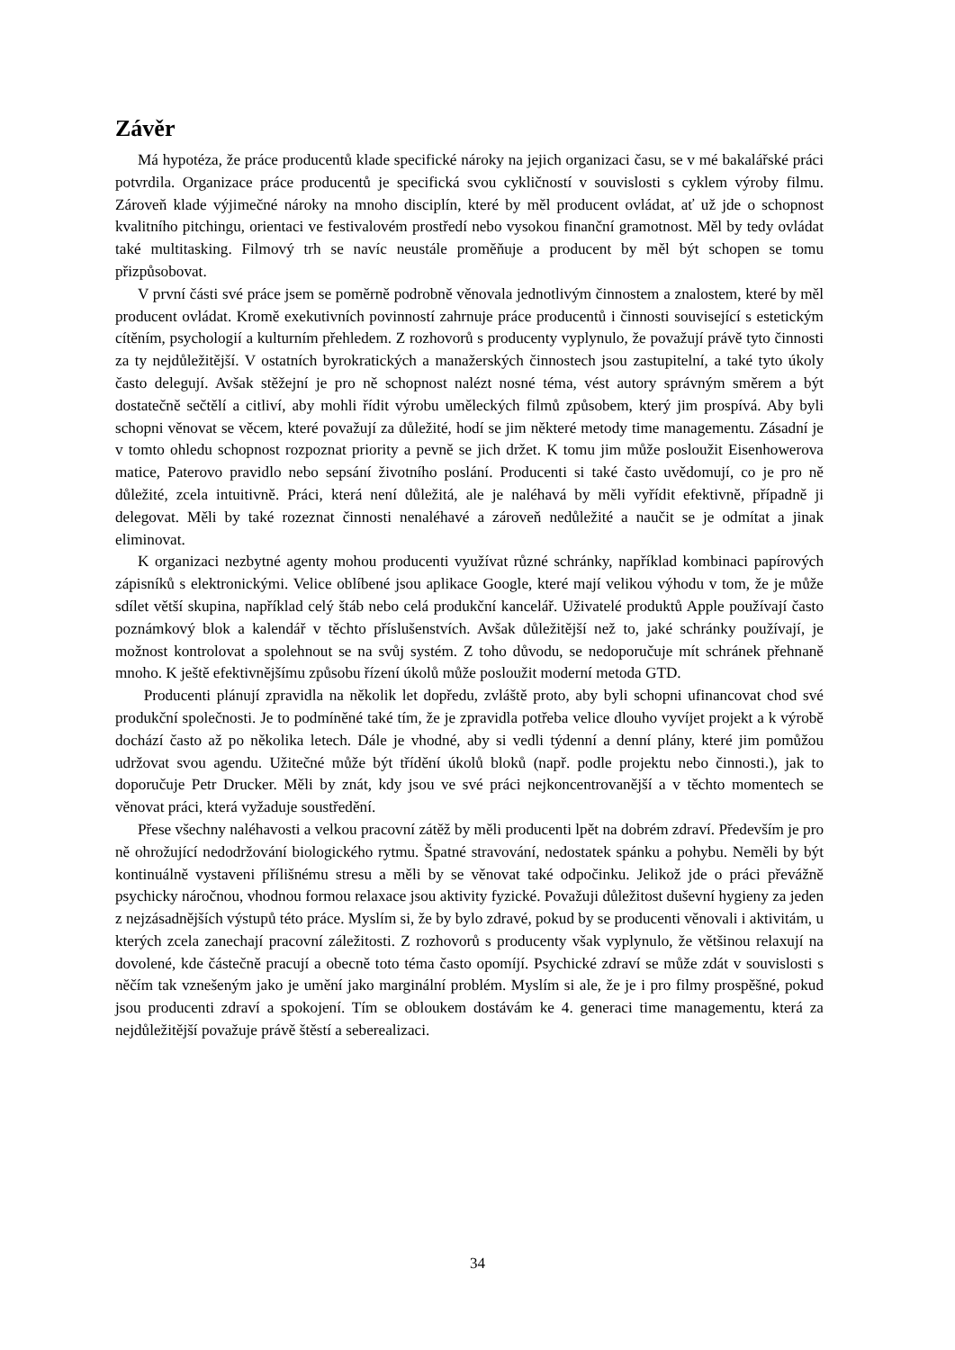Závěr
Má hypotéza, že práce producentů klade specifické nároky na jejich organizaci času, se v mé bakalářské práci potvrdila. Organizace práce producentů je specifická svou cykličností v souvislosti s cyklem výroby filmu. Zároveň klade výjimečné nároky na mnoho disciplín, které by měl producent ovládat, ať už jde o schopnost kvalitního pitchingu, orientaci ve festivalovém prostředí nebo vysokou finanční gramotnost. Měl by tedy ovládat také multitasking. Filmový trh se navíc neustále proměňuje a producent by měl být schopen se tomu přizpůsobovat.
V první části své práce jsem se poměrně podrobně věnovala jednotlivým činnostem a znalostem, které by měl producent ovládat. Kromě exekutivních povinností zahrnuje práce producentů i činnosti související s estetickým cítěním, psychologií a kulturním přehledem. Z rozhovorů s producenty vyplynulo, že považují právě tyto činnosti za ty nejdůležitější. V ostatních byrokratických a manažerských činnostech jsou zastupitelní, a také tyto úkoly často delegují. Avšak stěžejní je pro ně schopnost nalézt nosné téma, vést autory správným směrem a být dostatečně sečtělí a citliví, aby mohli řídit výrobu uměleckých filmů způsobem, který jim prospívá. Aby byli schopni věnovat se věcem, které považují za důležité, hodí se jim některé metody time managementu. Zásadní je v tomto ohledu schopnost rozpoznat priority a pevně se jich držet. K tomu jim může posloužit Eisenhowerova matice, Paterovo pravidlo nebo sepsání životního poslání. Producenti si také často uvědomují, co je pro ně důležité, zcela intuitivně. Práci, která není důležitá, ale je naléhavá by měli vyřídit efektivně, případně ji delegovat. Měli by také rozeznat činnosti nenaléhavé a zároveň nedůležité a naučit se je odmítat a jinak eliminovat.
K organizaci nezbytné agenty mohou producenti využívat různé schránky, například kombinaci papírových zápisníků s elektronickými. Velice oblíbené jsou aplikace Google, které mají velikou výhodu v tom, že je může sdílet větší skupina, například celý štáb nebo celá produkční kancelář. Uživatelé produktů Apple používají často poznámkový blok a kalendář v těchto příslušenstvích. Avšak důležitější než to, jaké schránky používají, je možnost kontrolovat a spolehnout se na svůj systém. Z toho důvodu, se nedoporučuje mít schránek přehnaně mnoho. K ještě efektivnějšímu způsobu řízení úkolů může posloužit moderní metoda GTD.
Producenti plánují zpravidla na několik let dopředu, zvláště proto, aby byli schopni ufinancovat chod své produkční společnosti. Je to podmíněné také tím, že je zpravidla potřeba velice dlouho vyvíjet projekt a k výrobě dochází často až po několika letech. Dále je vhodné, aby si vedli týdenní a denní plány, které jim pomůžou udržovat svou agendu. Užitečné může být třídění úkolů bloků (např. podle projektu nebo činnosti.), jak to doporučuje Petr Drucker. Měli by znát, kdy jsou ve své práci nejkoncentrovanější a v těchto momentech se věnovat práci, která vyžaduje soustředění.
Přese všechny naléhavosti a velkou pracovní zátěž by měli producenti lpět na dobrém zdraví. Především je pro ně ohrožující nedodržování biologického rytmu. Špatné stravování, nedostatek spánku a pohybu. Neměli by být kontinuálně vystaveni přílišnému stresu a měli by se věnovat také odpočinku. Jelikož jde o práci převážně psychicky náročnou, vhodnou formou relaxace jsou aktivity fyzické. Považuji důležitost duševní hygieny za jeden z nejzásadnějších výstupů této práce. Myslím si, že by bylo zdravé, pokud by se producenti věnovali i aktivitám, u kterých zcela zanechají pracovní záležitosti. Z rozhovorů s producenty však vyplynulo, že většinou relaxují na dovolené, kde částečně pracují a obecně toto téma často opomíjí. Psychické zdraví se může zdát v souvislosti s něčím tak vznešeným jako je umění jako marginální problém. Myslím si ale, že je i pro filmy prospěšné, pokud jsou producenti zdraví a spokojení. Tím se obloukem dostávám ke 4. generaci time managementu, která za nejdůležitější považuje právě štěstí a seberealizaci.
34